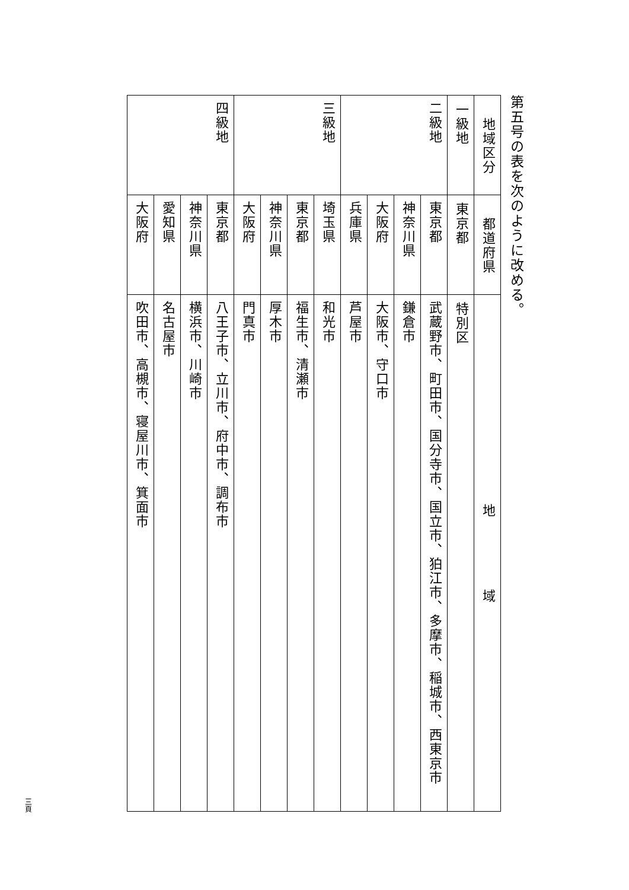第五号の表を次のように改める。
| 地域区分 | 都道府県 | 地 域 |
| --- | --- | --- |
| 一級地 | 東京都 | 特別区 |
| 二級地 | 東京都 | 武蔵野市、町田市、国分寺市、国立市、狛江市、多摩市、稲城市、西東京市 |
| | 神奈川県 | 鎌倉市 |
| | 大阪府 | 大阪市、守口市 |
| | 兵庫県 | 芦屋市 |
| 三級地 | 埼玉県 | 和光市 |
| | 東京都 | 福生市、清瀬市 |
| | 神奈川県 | 厚木市 |
| | 大阪府 | 門真市 |
| 四級地 | 東京都 | 八王子市、立川市、府中市、調布市 |
| | 神奈川県 | 横浜市、川崎市 |
| | 愛知県 | 名古屋市 |
| | 大阪府 | 吹田市、高槻市、寝屋川市、箕面市 |
三頁